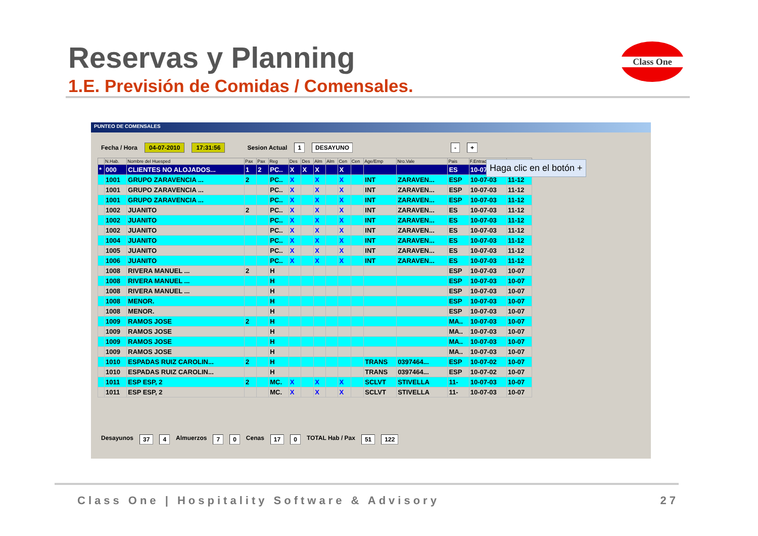Reservas y Planning
1.E. Previsión de Comidas / Comensales.
Class One
PUNTEO DE COMENSALES
Fecha / Hora 04-07-2010 17:31:56 Sesion Actual 1 DESAYUNO - +
Haga clic en el botón +
| | N.Hab. | Nombre del Huesped | Pax | Pax | Reg | Des | Des | Alm | Alm | Cen | Cen | Age/Emp | Nro.Vale | Pais | F.Entrada | |
| --- | --- | --- | --- | --- | --- | --- | --- | --- | --- | --- | --- | --- | --- | --- | --- | --- |
| * | 000 | CLIENTES NO ALOJADOS... | 1 | 2 | PC.. | X | X | X | | X | | | | ES | 10-07 | |
| | 1001 | GRUPO ZARAVENCIA ... | 2 | | PC.. | X | | X | | X | | INT | ZARAVEN... | ESP | 10-07-03 | 11-12 |
| | 1001 | GRUPO ZARAVENCIA ... | | | PC.. | X | | X | | X | | INT | ZARAVEN... | ESP | 10-07-03 | 11-12 |
| | 1001 | GRUPO ZARAVENCIA ... | | | PC.. | X | | X | | X | | INT | ZARAVEN... | ESP | 10-07-03 | 11-12 |
| | 1002 | JUANITO | 2 | | PC.. | X | | X | | X | | INT | ZARAVEN... | ES | 10-07-03 | 11-12 |
| | 1002 | JUANITO | | | PC.. | X | | X | | X | | INT | ZARAVEN... | ES | 10-07-03 | 11-12 |
| | 1002 | JUANITO | | | PC.. | X | | X | | X | | INT | ZARAVEN... | ES | 10-07-03 | 11-12 |
| | 1004 | JUANITO | | | PC.. | X | | X | | X | | INT | ZARAVEN... | ES | 10-07-03 | 11-12 |
| | 1005 | JUANITO | | | PC.. | X | | X | | X | | INT | ZARAVEN... | ES | 10-07-03 | 11-12 |
| | 1006 | JUANITO | | | PC.. | X | | X | | X | | INT | ZARAVEN... | ES | 10-07-03 | 11-12 |
| | 1008 | RIVERA MANUEL ... | 2 | | H | | | | | | | | | ESP | 10-07-03 | 10-07 |
| | 1008 | RIVERA MANUEL ... | | | H | | | | | | | | | ESP | 10-07-03 | 10-07 |
| | 1008 | RIVERA MANUEL ... | | | H | | | | | | | | | ESP | 10-07-03 | 10-07 |
| | 1008 | MENOR. | | | H | | | | | | | | | ESP | 10-07-03 | 10-07 |
| | 1008 | MENOR. | | | H | | | | | | | | | ESP | 10-07-03 | 10-07 |
| | 1009 | RAMOS JOSE | 2 | | H | | | | | | | | | MA.. | 10-07-03 | 10-07 |
| | 1009 | RAMOS JOSE | | | H | | | | | | | | | MA.. | 10-07-03 | 10-07 |
| | 1009 | RAMOS JOSE | | | H | | | | | | | | | MA.. | 10-07-03 | 10-07 |
| | 1009 | RAMOS JOSE | | | H | | | | | | | | | MA.. | 10-07-03 | 10-07 |
| | 1010 | ESPADAS RUIZ CAROLIN... | 2 | | H | | | | | | | TRANS | 0397464... | ESP | 10-07-02 | 10-07 |
| | 1010 | ESPADAS RUIZ CAROLIN... | | | H | | | | | | | TRANS | 0397464... | ESP | 10-07-02 | 10-07 |
| | 1011 | ESP ESP, 2 | 2 | | MC. | X | | X | | X | | SCLVT | STIVELLA | 11- | 10-07-03 | 10-07 |
| | 1011 | ESP ESP, 2 | | | MC. | X | | X | | X | | SCLVT | STIVELLA | 11- | 10-07-03 | 10-07 |
Desayunos 37 4 Almuerzos 7 0 Cenas 17 0 TOTAL Hab / Pax 51 122
Class One | Hospitality Software & Advisory 27